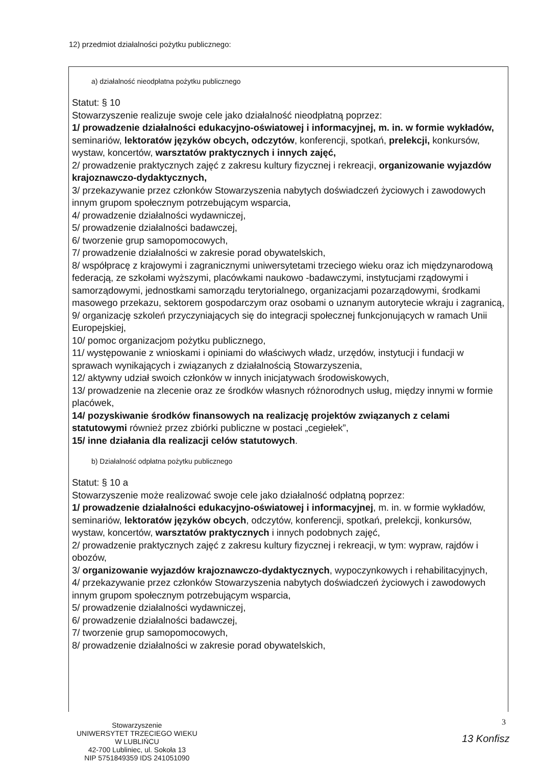12) przedmiot działalności pożytku publicznego:
a) działalność nieodpłatna pożytku publicznego
Statut: § 10
Stowarzyszenie realizuje swoje cele jako działalność nieodpłatną poprzez:
1/ prowadzenie działalności edukacyjno-oświatowej i informacyjnej, m. in. w formie wykładów, seminariów, lektoratów języków obcych, odczytów, konferencji, spotkań, prelekcji, konkursów, wystaw, koncertów, warsztatów praktycznych i innych zajęć,
2/ prowadzenie praktycznych zajęć z zakresu kultury fizycznej i rekreacji, organizowanie wyjazdów krajoznawczo-dydaktycznych,
3/ przekazywanie przez członków Stowarzyszenia nabytych doświadczeń życiowych i zawodowych innym grupom społecznym potrzebującym wsparcia,
4/ prowadzenie działalności wydawniczej,
5/ prowadzenie działalności badawczej,
6/ tworzenie grup samopomocowych,
7/ prowadzenie działalności w zakresie porad obywatelskich,
8/ współpracę z krajowymi i zagranicznymi uniwersytetami trzeciego wieku oraz ich międzynarodową federacją, ze szkołami wyższymi, placówkami naukowo -badawczymi, instytucjami rządowymi i samorządowymi, jednostkami samorządu terytorialnego, organizacjami pozarządowymi, środkami masowego przekazu, sektorem gospodarczym oraz osobami o uznanym autorytecie wkraju i zagranicą,
9/ organizację szkoleń przyczyniających się do integracji społecznej funkcjonujących w ramach Unii Europejskiej,
10/ pomoc organizacjom pożytku publicznego,
11/ występowanie z wnioskami i opiniami do właściwych władz, urzędów, instytucji i fundacji w sprawach wynikających i związanych z działalnością Stowarzyszenia,
12/ aktywny udział swoich członków w innych inicjatywach środowiskowych,
13/ prowadzenie na zlecenie oraz ze środków własnych różnorodnych usług, między innymi w formie placówek,
14/ pozyskiwanie środków finansowych na realizację projektów związanych z celami statutowymi również przez zbiórki publiczne w postaci „cegiełek”,
15/ inne działania dla realizacji celów statutowych.
b) Działalność odpłatna pożytku publicznego
Statut: § 10 a
Stowarzyszenie może realizować swoje cele jako działalność odpłatną poprzez:
1/ prowadzenie działalności edukacyjno-oświatowej i informacyjnej, m. in. w formie wykładów, seminariów, lektoratów języków obcych, odczytów, konferencji, spotkań, prelekcji, konkursów, wystaw, koncertów, warsztatów praktycznych i innych podobnych zajęć,
2/ prowadzenie praktycznych zajęć z zakresu kultury fizycznej i rekreacji, w tym: wypraw, rajdów i obozów,
3/ organizowanie wyjazdów krajoznawczo-dydaktycznych, wypoczynkowych i rehabilitacyjnych,
4/ przekazywanie przez członków Stowarzyszenia nabytych doświadczeń życiowych i zawodowych innym grupom społecznym potrzebującym wsparcia,
5/ prowadzenie działalności wydawniczej,
6/ prowadzenie działalności badawczej,
7/ tworzenie grup samopomocowych,
8/ prowadzenie działalności w zakresie porad obywatelskich,
Stowarzyszenie
UNIWERSYTET TRZECIEGO WIEKU
W LUBLIŃCU
42-700 Lubliniec, ul. Sokoła 13
NIP 5751849359 IDS 241051090
3
13 Konfisz